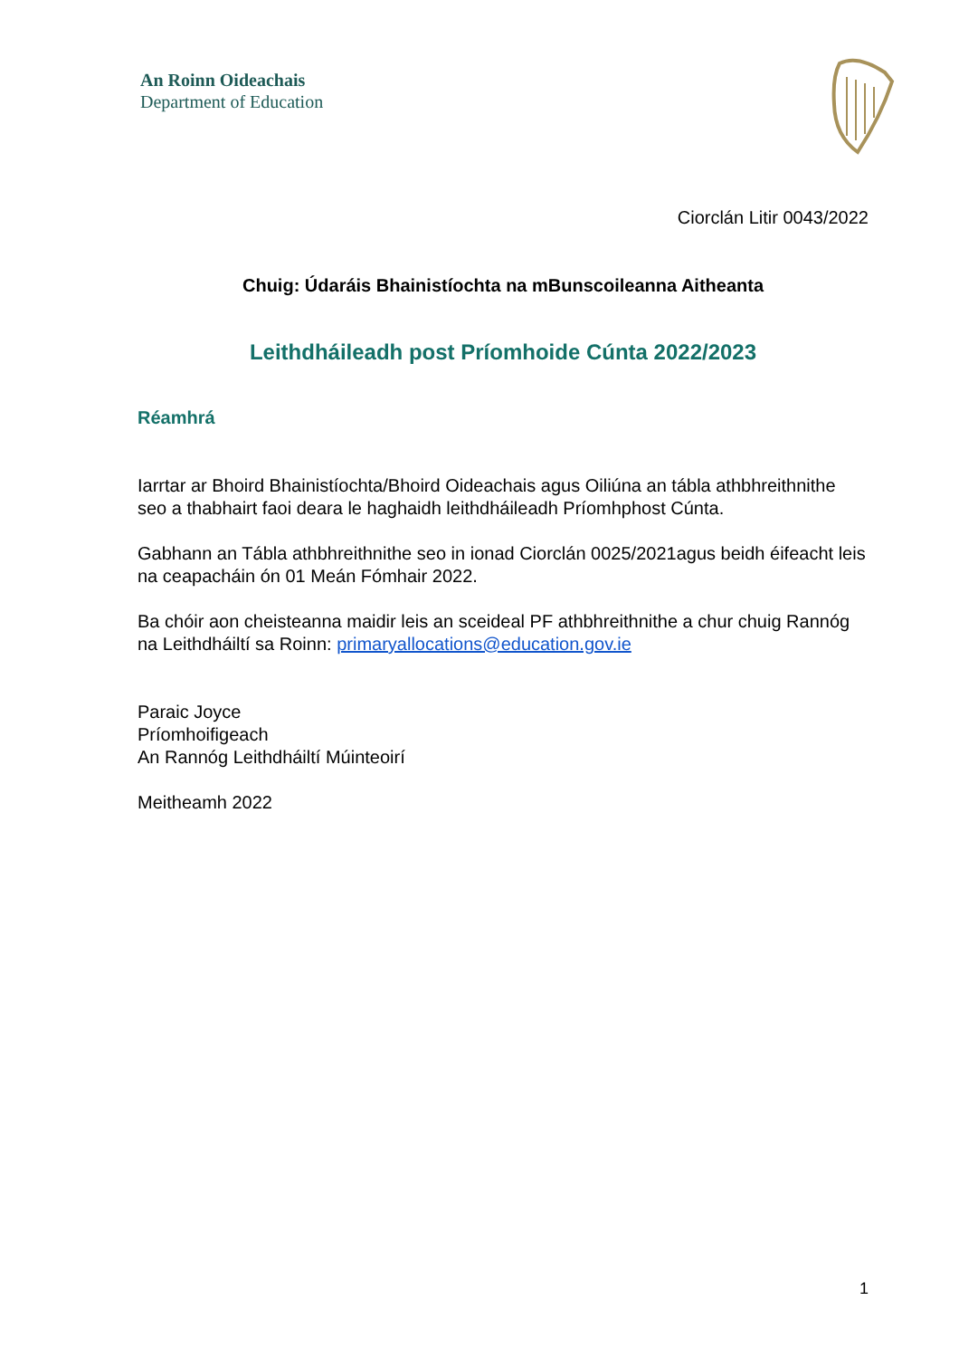An Roinn Oideachais
Department of Education
Ciorclán Litir 0043/2022
Chuig: Údaráis Bhainistíochta na mBunscoileanna Aitheanta
Leithdháileadh post Príomhoide Cúnta 2022/2023
Réamhrá
Iarrtar ar Bhoird Bhainistíochta/Bhoird Oideachais agus Oiliúna an tábla athbhreithnithe seo a thabhairt faoi deara le haghaidh leithdháileadh Príomhphost Cúnta.
Gabhann an Tábla athbhreithnithe seo in ionad Ciorclán 0025/2021agus beidh éifeacht leis na ceapacháin ón 01 Meán Fómhair 2022.
Ba chóir aon cheisteanna maidir leis an sceideal PF athbhreithnithe a chur chuig Rannóg na Leithdháiltí sa Roinn: primaryallocations@education.gov.ie
Paraic Joyce
Príomhoifigeach
An Rannóg Leithdháiltí Múinteoirí
Meitheamh 2022
1